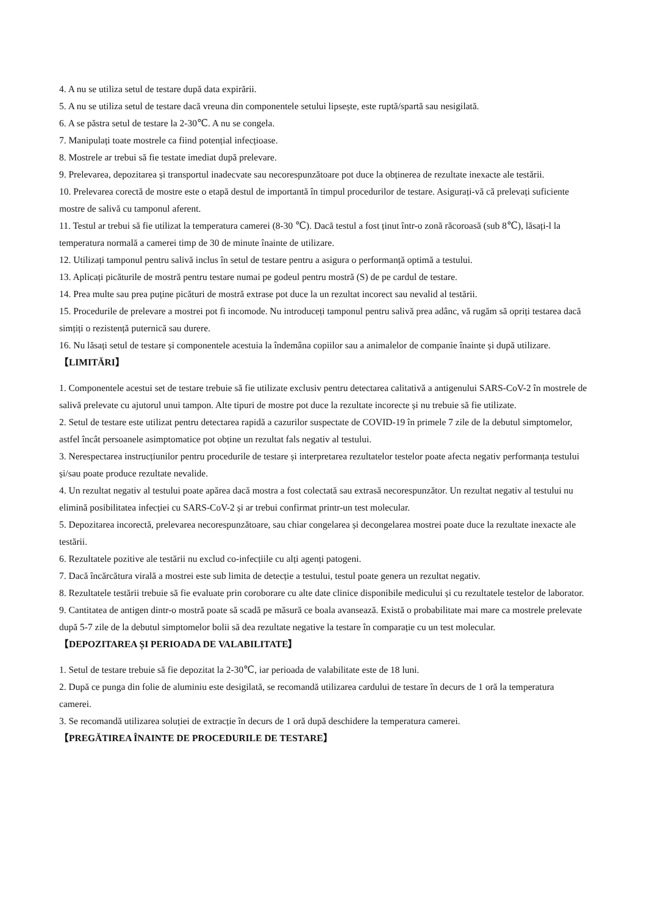4. A nu se utiliza setul de testare după data expirării.
5. A nu se utiliza setul de testare dacă vreuna din componentele setului lipsește, este ruptă/spartă sau nesigilată.
6. A se păstra setul de testare la 2-30℃. A nu se congela.
7. Manipulați toate mostrele ca fiind potențial infecțioase.
8. Mostrele ar trebui să fie testate imediat după prelevare.
9. Prelevarea, depozitarea și transportul inadecvate sau necorespunzătoare pot duce la obținerea de rezultate inexacte ale testării.
10. Prelevarea corectă de mostre este o etapă destul de importantă în timpul procedurilor de testare. Asigurați-vă că prelevați suficiente mostre de salivă cu tamponul aferent.
11. Testul ar trebui să fie utilizat la temperatura camerei (8-30 ℃). Dacă testul a fost ținut într-o zonă răcoroasă (sub 8℃), lăsați-l la temperatura normală a camerei timp de 30 de minute înainte de utilizare.
12. Utilizați tamponul pentru salivă inclus în setul de testare pentru a asigura o performanță optimă a testului.
13. Aplicați picăturile de mostră pentru testare numai pe godeul pentru mostră (S) de pe cardul de testare.
14. Prea multe sau prea puține picături de mostră extrase pot duce la un rezultat incorect sau nevalid al testării.
15. Procedurile de prelevare a mostrei pot fi incomode. Nu introduceți tamponul pentru salivă prea adânc, vă rugăm să opriți testarea dacă simțiți o rezistență puternică sau durere.
16. Nu lăsați setul de testare și componentele acestuia la îndemâna copiilor sau a animalelor de companie înainte și după utilizare.
【LIMITĂRI】
1. Componentele acestui set de testare trebuie să fie utilizate exclusiv pentru detectarea calitativă a antigenului SARS-CoV-2 în mostrele de salivă prelevate cu ajutorul unui tampon. Alte tipuri de mostre pot duce la rezultate incorecte și nu trebuie să fie utilizate.
2. Setul de testare este utilizat pentru detectarea rapidă a cazurilor suspectate de COVID-19 în primele 7 zile de la debutul simptomelor, astfel încât persoanele asimptomatice pot obține un rezultat fals negativ al testului.
3. Nerespectarea instrucțiunilor pentru procedurile de testare și interpretarea rezultatelor testelor poate afecta negativ performanța testului și/sau poate produce rezultate nevalide.
4. Un rezultat negativ al testului poate apărea dacă mostra a fost colectată sau extrasă necorespunzător. Un rezultat negativ al testului nu elimină posibilitatea infecției cu SARS-CoV-2 și ar trebui confirmat printr-un test molecular.
5. Depozitarea incorectă, prelevarea necorespunzătoare, sau chiar congelarea și decongelarea mostrei poate duce la rezultate inexacte ale testării.
6. Rezultatele pozitive ale testării nu exclud co-infecțiile cu alți agenți patogeni.
7. Dacă încărcătura virală a mostrei este sub limita de detecție a testului, testul poate genera un rezultat negativ.
8. Rezultatele testării trebuie să fie evaluate prin coroborare cu alte date clinice disponibile medicului și cu rezultatele testelor de laborator.
9. Cantitatea de antigen dintr-o mostră poate să scadă pe măsură ce boala avansează. Există o probabilitate mai mare ca mostrele prelevate după 5-7 zile de la debutul simptomelor bolii să dea rezultate negative la testare în comparație cu un test molecular.
【DEPOZITAREA ȘI PERIOADA DE VALABILITATE】
1. Setul de testare trebuie să fie depozitat la 2-30℃, iar perioada de valabilitate este de 18 luni.
2. După ce punga din folie de aluminiu este desigilată, se recomandă utilizarea cardului de testare în decurs de 1 oră la temperatura camerei.
3. Se recomandă utilizarea soluției de extracție în decurs de 1 oră după deschidere la temperatura camerei.
【PREGĂTIREA ÎNAINTE DE PROCEDURILE DE TESTARE】